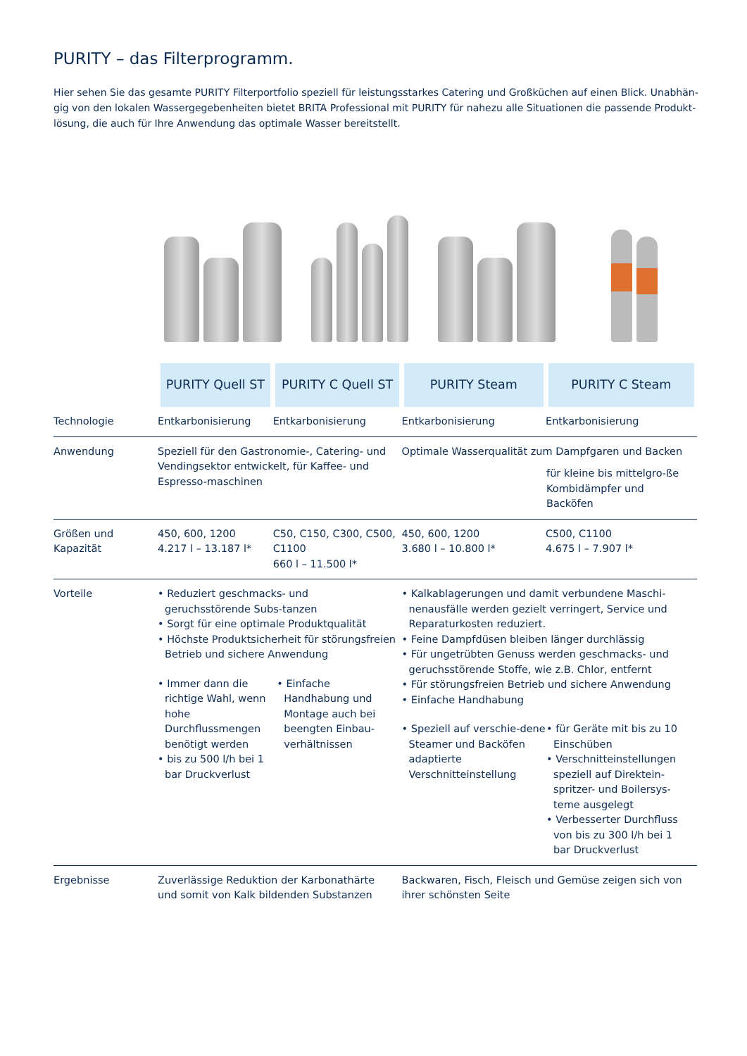PURITY – das Filterprogramm.
Hier sehen Sie das gesamte PURITY Filterportfolio speziell für leistungsstarkes Catering und Großküchen auf einen Blick. Unabhän-gig von den lokalen Wassergegebenheiten bietet BRITA Professional mit PURITY für nahezu alle Situationen die passende Produkt-lösung, die auch für Ihre Anwendung das optimale Wasser bereitstellt.
| | PURITY Quell ST | PURITY C Quell ST | PURITY Steam | PURITY C Steam |
| Technologie | Entkarbonisierung | Entkarbonisierung | Entkarbonisierung | Entkarbonisierung |
| Anwendung | Speziell für den Gastronomie-, Catering- und Vendingsektor entwickelt, für Kaffee- und Espresso-maschinen | | Optimale Wasserqualität zum Dampfgaren und Backen für kleine bis mittelgro-ße Kombidämpfer und Backöfen | |
| Größen und Kapazität | 450, 600, 1200 4.217 l – 13.187 l* | C50, C150, C300, C500, C1100 660 l – 11.500 l* | 450, 600, 1200 3.680 l – 10.800 l* | C500, C1100 4.675 l – 7.907 l* |
| Vorteile | • Reduziert geschmacks- und geruchsstörende Subs-tanzen • Sorgt für eine optimale Produktqualität • Höchste Produktsicherheit für störungsfreien Betrieb und sichere Anwendung • Immer dann die richtige Wahl, wenn hohe Durchflussmengen benötigt werden • bis zu 500 l/h bei 1 bar Druckverlust • Einfache Handhabung und Montage auch bei beengten Einbau-verhältnissen | | • Kalkablagerungen und damit verbundene Maschi-nenausfälle werden gezielt verringert, Service und Reparaturkosten reduziert. • Feine Dampfdüsen bleiben länger durchlässig • Für ungetrübten Genuss werden geschmacks- und geruchsstörende Stoffe, wie z.B. Chlor, entfernt • Für störungsfreien Betrieb und sichere Anwendung • Einfache Handhabung • Speziell auf verschie-dene Steamer und Backöfen adaptierte Verschnitteinstellung • für Geräte mit bis zu 10 Einschüben • Verschnitteinstellungen speziell auf Direktein-spritzer- und Boilersys-teme ausgelegt • Verbesserter Durchfluss von bis zu 300 l/h bei 1 bar Druckverlust | |
| Ergebnisse | Zuverlässige Reduktion der Karbonathärte und somit von Kalk bildenden Substanzen | | Backwaren, Fisch, Fleisch und Gemüse zeigen sich von ihrer schönsten Seite | |